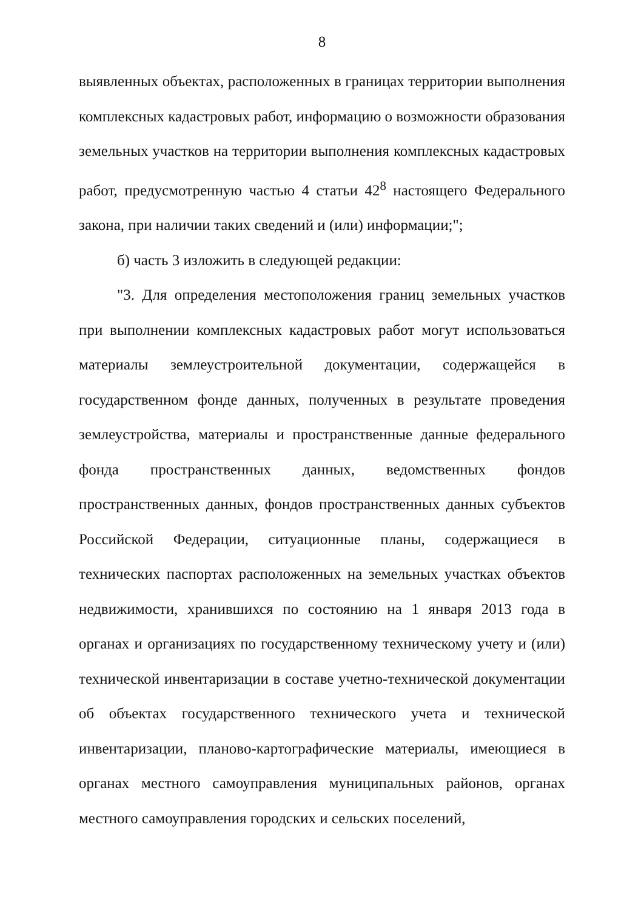8
выявленных объектах, расположенных в границах территории выполнения комплексных кадастровых работ, информацию о возможности образования земельных участков на территории выполнения комплексных кадастровых работ, предусмотренную частью 4 статьи 42<sup>8</sup> настоящего Федерального закона, при наличии таких сведений и (или) информации;";
б) часть 3 изложить в следующей редакции:
"3. Для определения местоположения границ земельных участков при выполнении комплексных кадастровых работ могут использоваться материалы землеустроительной документации, содержащейся в государственном фонде данных, полученных в результате проведения землеустройства, материалы и пространственные данные федерального фонда пространственных данных, ведомственных фондов пространственных данных, фондов пространственных данных субъектов Российской Федерации, ситуационные планы, содержащиеся в технических паспортах расположенных на земельных участках объектов недвижимости, хранившихся по состоянию на 1 января 2013 года в органах и организациях по государственному техническому учету и (или) технической инвентаризации в составе учетно-технической документации об объектах государственного технического учета и технической инвентаризации, планово-картографические материалы, имеющиеся в органах местного самоуправления муниципальных районов, органах местного самоуправления городских и сельских поселений,